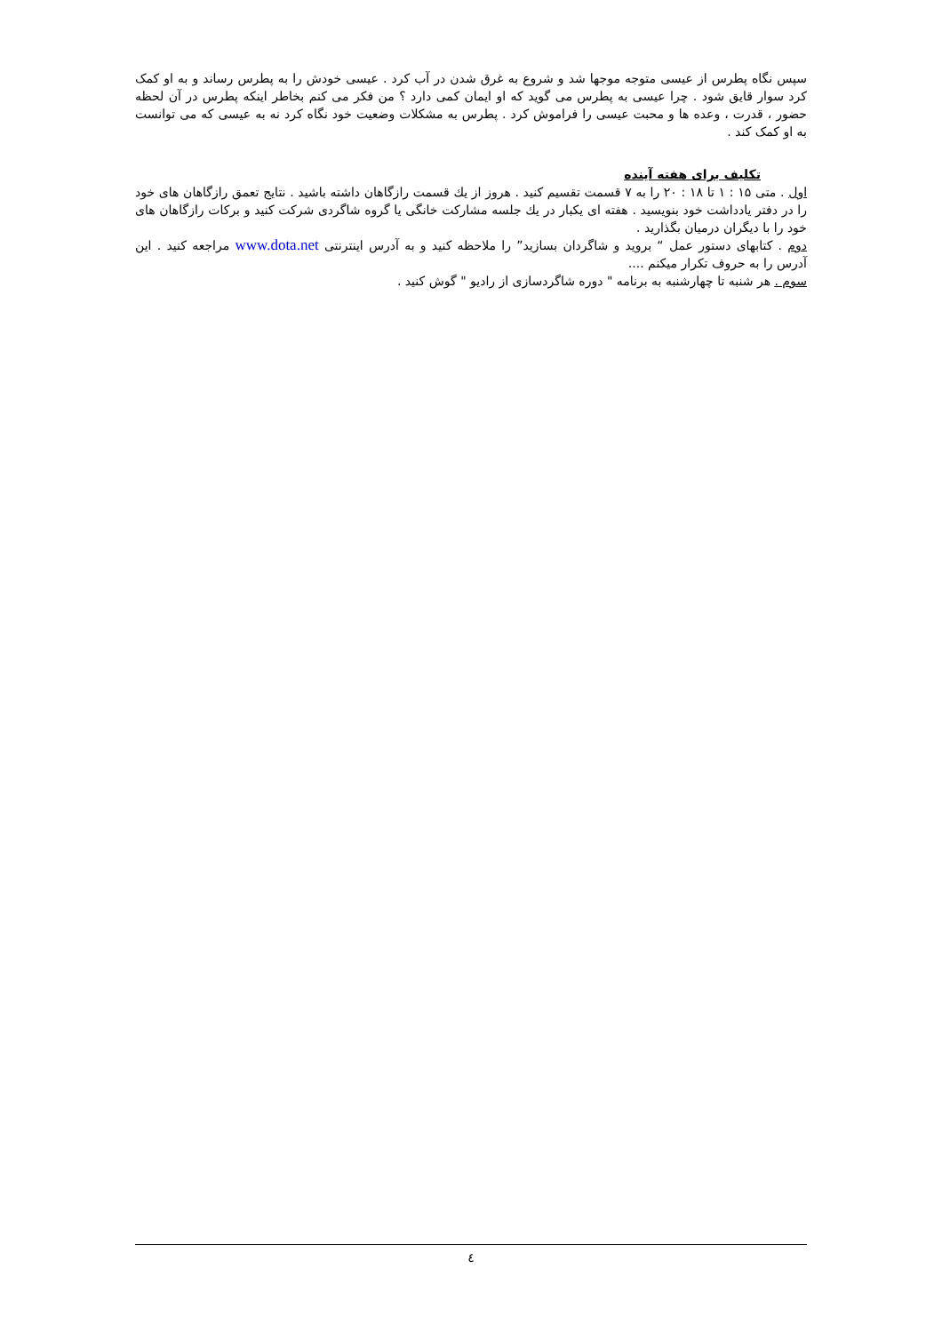سپس نگاه پطرس از عیسی متوجه موجها شد و شروع به غرق شدن در آب کرد . عیسی خودش را به پطرس رساند و به او کمک کرد سوار قایق شود . چرا عیسی به پطرس می گوید که او ایمان کمی دارد ؟ من فکر می کنم بخاطر اینکه پطرس در آن لحظه حضور ، قدرت ، وعده ها و محبت عیسی را فراموش کرد . پطرس به مشکلات وضعیت خود نگاه کرد نه به عیسی که می توانست به او کمک کند .
تکلیف برای هفته آینده
اول . متی ۱۵ : ۱ تا ۱۸ : ۲۰ را به ۷ قسمت تقسیم کنید . هروز از یك قسمت رازگاهان داشته باشید . نتایج تعمق رازگاهان های خود را در دفتر یادداشت خود بنویسید . هفته ای یکبار در یك جلسه مشارکت خانگی یا گروه شاگردی شرکت کنید و برکات رازگاهان های خود را با دیگران درمیان بگذارید .
دوم . کتابهای دستور عمل “ بروید و شاگردان بسازید” را ملاحظه کنید و به آدرس اینترنتی www.dota.net مراجعه کنید . این آدرس را به حروف تکرار میکنم ....
سوم . هر شنبه تا چهارشنبه به برنامه " دوره شاگردسازی از رادیو " گوش کنید .
٤